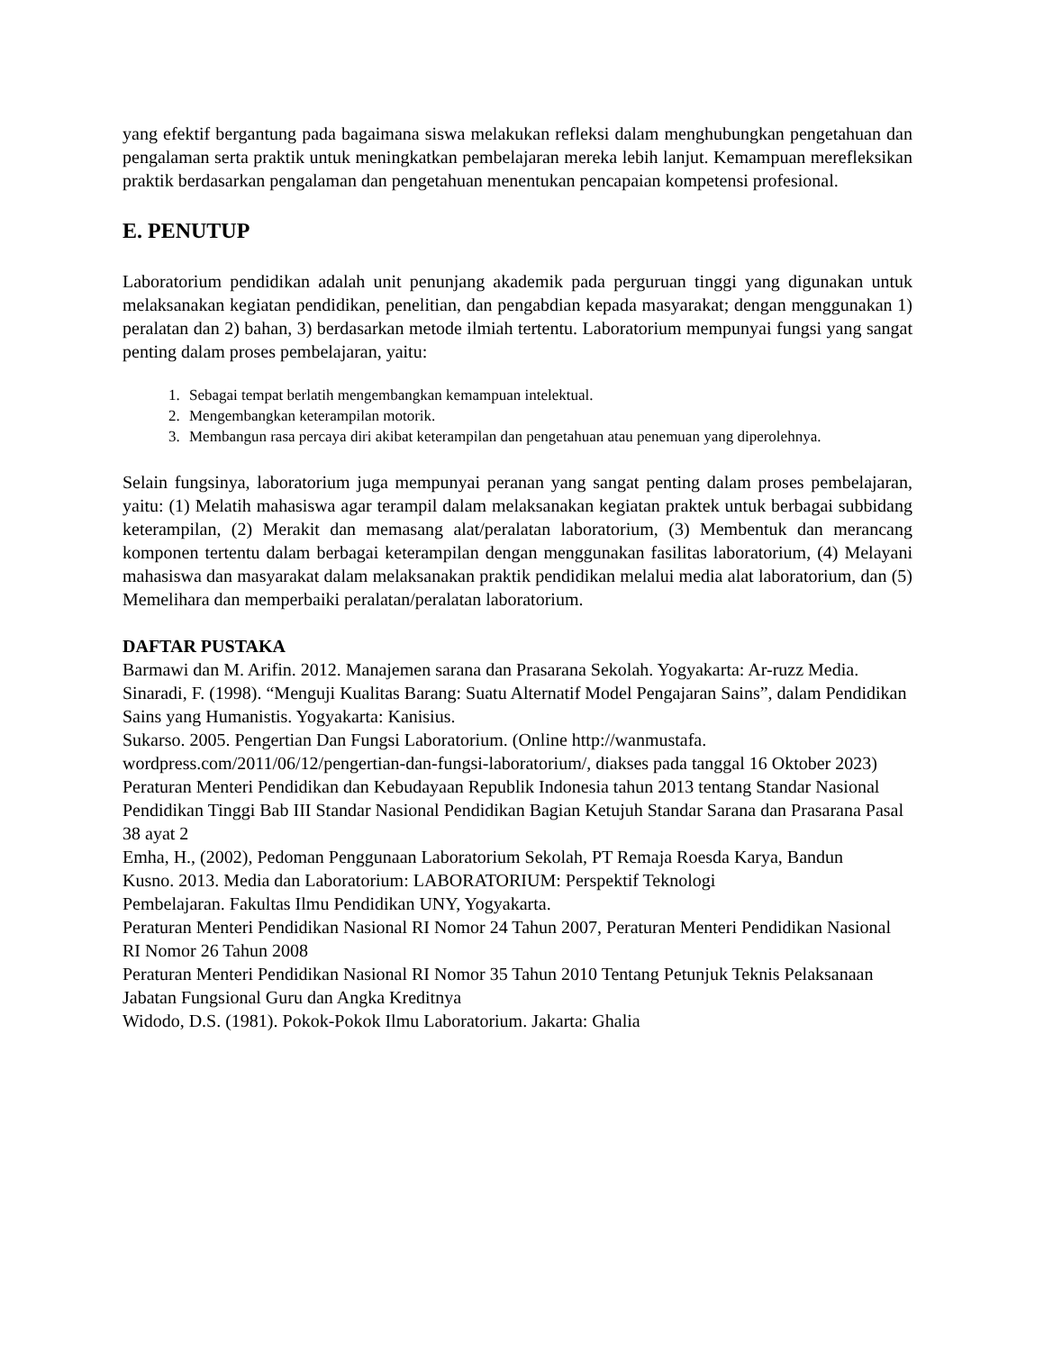yang efektif bergantung pada bagaimana siswa melakukan refleksi dalam menghubungkan pengetahuan dan pengalaman serta praktik untuk meningkatkan pembelajaran mereka lebih lanjut. Kemampuan merefleksikan praktik berdasarkan pengalaman dan pengetahuan menentukan pencapaian kompetensi profesional.
E. PENUTUP
Laboratorium pendidikan adalah unit penunjang akademik pada perguruan tinggi yang digunakan untuk melaksanakan kegiatan pendidikan, penelitian, dan pengabdian kepada masyarakat; dengan menggunakan 1) peralatan dan 2) bahan, 3) berdasarkan metode ilmiah tertentu. Laboratorium mempunyai fungsi yang sangat penting dalam proses pembelajaran, yaitu:
1. Sebagai tempat berlatih mengembangkan kemampuan intelektual.
2. Mengembangkan keterampilan motorik.
3. Membangun rasa percaya diri akibat keterampilan dan pengetahuan atau penemuan yang diperolehnya.
Selain fungsinya, laboratorium juga mempunyai peranan yang sangat penting dalam proses pembelajaran, yaitu: (1) Melatih mahasiswa agar terampil dalam melaksanakan kegiatan praktek untuk berbagai subbidang keterampilan, (2) Merakit dan memasang alat/peralatan laboratorium, (3) Membentuk dan merancang komponen tertentu dalam berbagai keterampilan dengan menggunakan fasilitas laboratorium, (4) Melayani mahasiswa dan masyarakat dalam melaksanakan praktik pendidikan melalui media alat laboratorium, dan (5) Memelihara dan memperbaiki peralatan/peralatan laboratorium.
DAFTAR PUSTAKA
Barmawi dan M. Arifin. 2012. Manajemen sarana dan Prasarana Sekolah. Yogyakarta: Ar-ruzz Media.
Sinaradi, F. (1998). “Menguji Kualitas Barang: Suatu Alternatif Model Pengajaran Sains”, dalam Pendidikan Sains yang Humanistis. Yogyakarta: Kanisius.
Sukarso. 2005. Pengertian Dan Fungsi Laboratorium. (Online http://wanmustafa.
wordpress.com/2011/06/12/pengertian-dan-fungsi-laboratorium/, diakses pada tanggal 16 Oktober 2023)
Peraturan Menteri Pendidikan dan Kebudayaan Republik Indonesia tahun 2013 tentang Standar Nasional Pendidikan Tinggi Bab III Standar Nasional Pendidikan Bagian Ketujuh Standar Sarana dan Prasarana Pasal 38 ayat 2
Emha, H., (2002), Pedoman Penggunaan Laboratorium Sekolah, PT Remaja Roesda Karya, Bandun
Kusno. 2013. Media dan Laboratorium: LABORATORIUM: Perspektif Teknologi
Pembelajaran. Fakultas Ilmu Pendidikan UNY, Yogyakarta.
Peraturan Menteri Pendidikan Nasional RI Nomor 24 Tahun 2007, Peraturan Menteri Pendidikan Nasional RI Nomor 26 Tahun 2008
Peraturan Menteri Pendidikan Nasional RI Nomor 35 Tahun 2010 Tentang Petunjuk Teknis Pelaksanaan Jabatan Fungsional Guru dan Angka Kreditnya
Widodo, D.S. (1981). Pokok-Pokok Ilmu Laboratorium. Jakarta: Ghalia